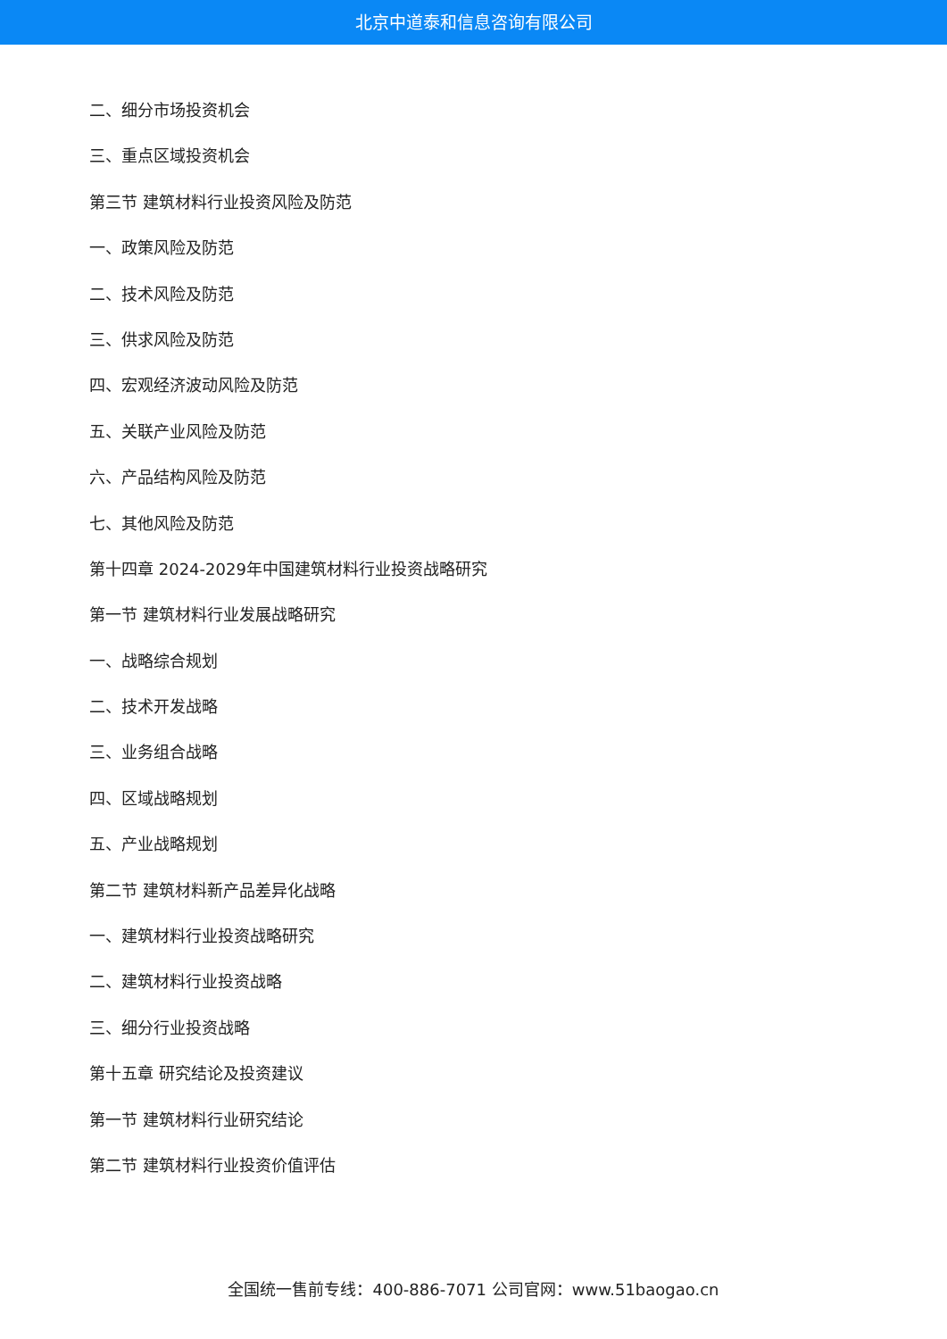北京中道泰和信息咨询有限公司
二、细分市场投资机会
三、重点区域投资机会
第三节 建筑材料行业投资风险及防范
一、政策风险及防范
二、技术风险及防范
三、供求风险及防范
四、宏观经济波动风险及防范
五、关联产业风险及防范
六、产品结构风险及防范
七、其他风险及防范
第十四章 2024-2029年中国建筑材料行业投资战略研究
第一节 建筑材料行业发展战略研究
一、战略综合规划
二、技术开发战略
三、业务组合战略
四、区域战略规划
五、产业战略规划
第二节 建筑材料新产品差异化战略
一、建筑材料行业投资战略研究
二、建筑材料行业投资战略
三、细分行业投资战略
第十五章 研究结论及投资建议
第一节 建筑材料行业研究结论
第二节 建筑材料行业投资价值评估
全国统一售前专线：400-886-7071 公司官网：www.51baogao.cn